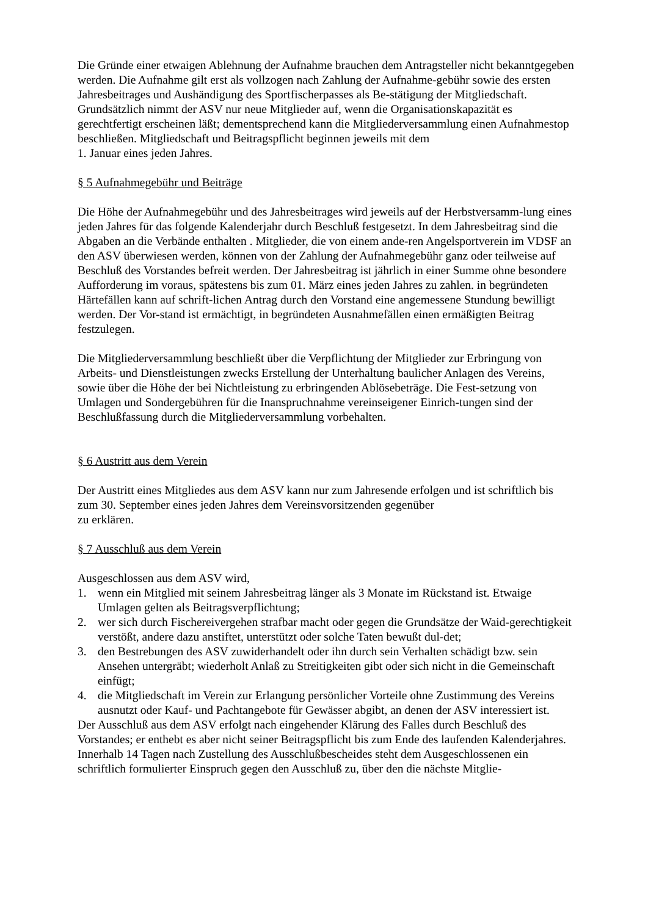Die Gründe einer etwaigen Ablehnung der Aufnahme brauchen dem Antragsteller nicht bekanntgegeben werden. Die Aufnahme gilt erst als vollzogen nach Zahlung der Aufnahme-gebühr sowie des ersten Jahresbeitrages und Aushändigung des Sportfischerpasses als Be-stätigung der Mitgliedschaft.
Grundsätzlich nimmt der ASV nur neue Mitglieder auf, wenn die Organisationskapazität es gerechtfertigt erscheinen läßt; dementsprechend kann die Mitgliederversammlung einen Aufnahmestop beschließen. Mitgliedschaft und Beitragspflicht beginnen jeweils mit dem
1. Januar eines jeden Jahres.
§ 5 Aufnahmegebühr und Beiträge
Die Höhe der Aufnahmegebühr und des Jahresbeitrages wird jeweils auf der Herbstversamm-lung eines jeden Jahres für das folgende Kalenderjahr durch Beschluß festgesetzt. In dem Jahresbeitrag sind die Abgaben an die Verbände enthalten . Mitglieder, die von einem ande-ren Angelsportverein im VDSF an den ASV überwiesen werden, können von der Zahlung der Aufnahmegebühr ganz oder teilweise auf Beschluß des Vorstandes befreit werden. Der Jahresbeitrag ist jährlich in einer Summe ohne besondere Aufforderung im voraus, spätestens bis zum 01. März eines jeden Jahres zu zahlen. in begründeten Härtefällen kann auf schrift-lichen Antrag durch den Vorstand eine angemessene Stundung bewilligt werden. Der Vor-stand ist ermächtigt, in begründeten Ausnahmefällen einen ermäßigten Beitrag festzulegen.
Die Mitgliederversammlung beschließt über die Verpflichtung der Mitglieder zur Erbringung von Arbeits- und Dienstleistungen zwecks Erstellung der Unterhaltung baulicher Anlagen des Vereins, sowie über die Höhe der bei Nichtleistung zu erbringenden Ablösebeträge. Die Fest-setzung von Umlagen und Sondergebühren für die Inanspruchnahme vereinseigener Einrich-tungen sind der Beschlußfassung durch die Mitgliederversammlung vorbehalten.
§ 6 Austritt aus dem Verein
Der Austritt eines Mitgliedes aus dem ASV kann nur zum Jahresende erfolgen und ist schriftlich bis zum 30. September eines jeden Jahres dem Vereinsvorsitzenden gegenüber
zu erklären.
§ 7 Ausschluß aus dem Verein
Ausgeschlossen aus dem ASV wird,
1. wenn ein Mitglied mit seinem Jahresbeitrag länger als 3 Monate im Rückstand ist. Etwaige Umlagen gelten als Beitragsverpflichtung;
2. wer sich durch Fischereivergehen strafbar macht oder gegen die Grundsätze der Waid-gerechtigkeit verstößt, andere dazu anstiftet, unterstützt oder solche Taten bewußt dul-det;
3. den Bestrebungen des ASV zuwiderhandelt oder ihn durch sein Verhalten schädigt bzw. sein Ansehen untergräbt; wiederholt Anlaß zu Streitigkeiten gibt oder sich nicht in die Gemeinschaft einfügt;
4. die Mitgliedschaft im Verein zur Erlangung persönlicher Vorteile ohne Zustimmung des Vereins ausnutzt oder Kauf- und Pachtangebote für Gewässer abgibt, an denen der ASV interessiert ist.
Der Ausschluß aus dem ASV erfolgt nach eingehender Klärung des Falles durch Beschluß des Vorstandes; er enthebt es aber nicht seiner Beitragspflicht bis zum Ende des laufenden Kalenderjahres.
Innerhalb 14 Tagen nach Zustellung des Ausschlußbescheides steht dem Ausgeschlossenen ein schriftlich formulierter Einspruch gegen den Ausschluß zu, über den die nächste Mitglie-